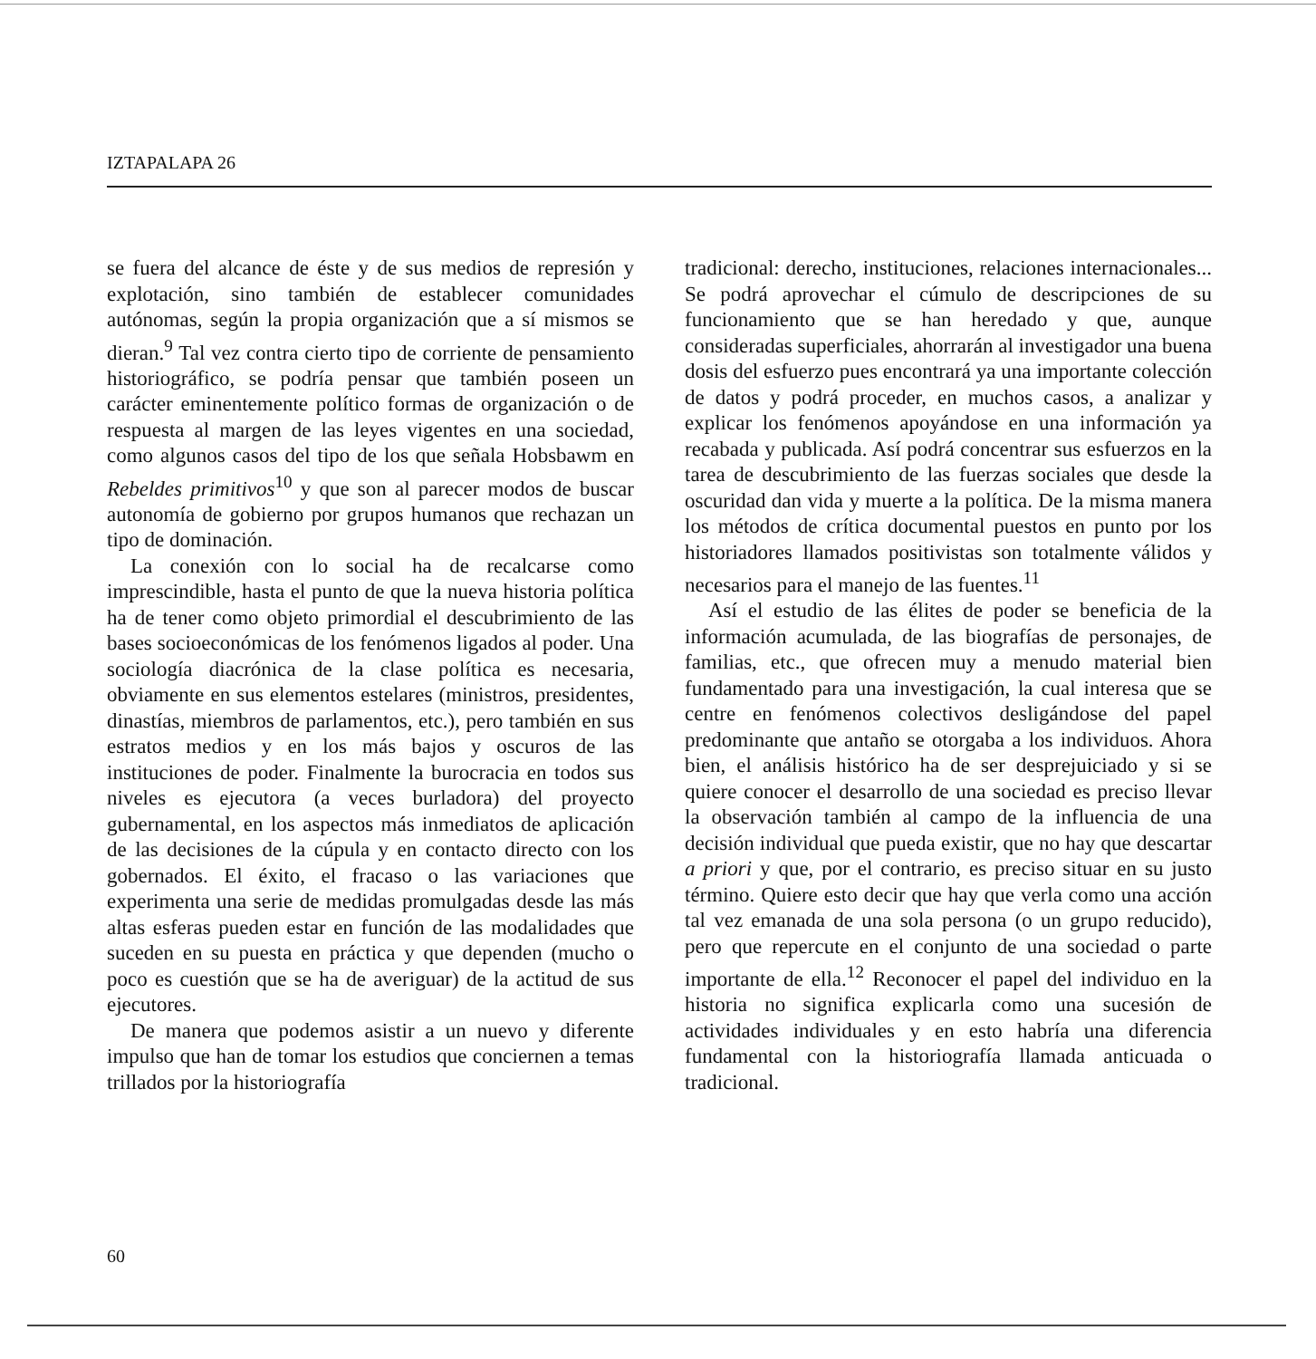IZTAPALAPA 26
se fuera del alcance de éste y de sus medios de represión y explotación, sino también de establecer comunidades autónomas, según la propia organización que a sí mismos se dieran.<sup>9</sup> Tal vez contra cierto tipo de corriente de pensamiento historiográfico, se podría pensar que también poseen un carácter eminentemente político formas de organización o de respuesta al margen de las leyes vigentes en una sociedad, como algunos casos del tipo de los que señala Hobsbawm en Rebeldes primitivos<sup>10</sup> y que son al parecer modos de buscar autonomía de gobierno por grupos humanos que rechazan un tipo de dominación.
La conexión con lo social ha de recalcarse como imprescindible, hasta el punto de que la nueva historia política ha de tener como objeto primordial el descubrimiento de las bases socioeconómicas de los fenómenos ligados al poder. Una sociología diacrónica de la clase política es necesaria, obviamente en sus elementos estelares (ministros, presidentes, dinastías, miembros de parlamentos, etc.), pero también en sus estratos medios y en los más bajos y oscuros de las instituciones de poder. Finalmente la burocracia en todos sus niveles es ejecutora (a veces burladora) del proyecto gubernamental, en los aspectos más inmediatos de aplicación de las decisiones de la cúpula y en contacto directo con los gobernados. El éxito, el fracaso o las variaciones que experimenta una serie de medidas promulgadas desde las más altas esferas pueden estar en función de las modalidades que suceden en su puesta en práctica y que dependen (mucho o poco es cuestión que se ha de averiguar) de la actitud de sus ejecutores.
De manera que podemos asistir a un nuevo y diferente impulso que han de tomar los estudios que conciernen a temas trillados por la historiografía
tradicional: derecho, instituciones, relaciones internacionales... Se podrá aprovechar el cúmulo de descripciones de su funcionamiento que se han heredado y que, aunque consideradas superficiales, ahorrarán al investigador una buena dosis del esfuerzo pues encontrará ya una importante colección de datos y podrá proceder, en muchos casos, a analizar y explicar los fenómenos apoyándose en una información ya recabada y publicada. Así podrá concentrar sus esfuerzos en la tarea de descubrimiento de las fuerzas sociales que desde la oscuridad dan vida y muerte a la política. De la misma manera los métodos de crítica documental puestos en punto por los historiadores llamados positivistas son totalmente válidos y necesarios para el manejo de las fuentes.<sup>11</sup>
Así el estudio de las élites de poder se beneficia de la información acumulada, de las biografías de personajes, de familias, etc., que ofrecen muy a menudo material bien fundamentado para una investigación, la cual interesa que se centre en fenómenos colectivos desligándose del papel predominante que antaño se otorgaba a los individuos. Ahora bien, el análisis histórico ha de ser desprejuiciado y si se quiere conocer el desarrollo de una sociedad es preciso llevar la observación también al campo de la influencia de una decisión individual que pueda existir, que no hay que descartar a priori y que, por el contrario, es preciso situar en su justo término. Quiere esto decir que hay que verla como una acción tal vez emanada de una sola persona (o un grupo reducido), pero que repercute en el conjunto de una sociedad o parte importante de ella.<sup>12</sup> Reconocer el papel del individuo en la historia no significa explicarla como una sucesión de actividades individuales y en esto habría una diferencia fundamental con la historiografía llamada anticuada o tradicional.
60